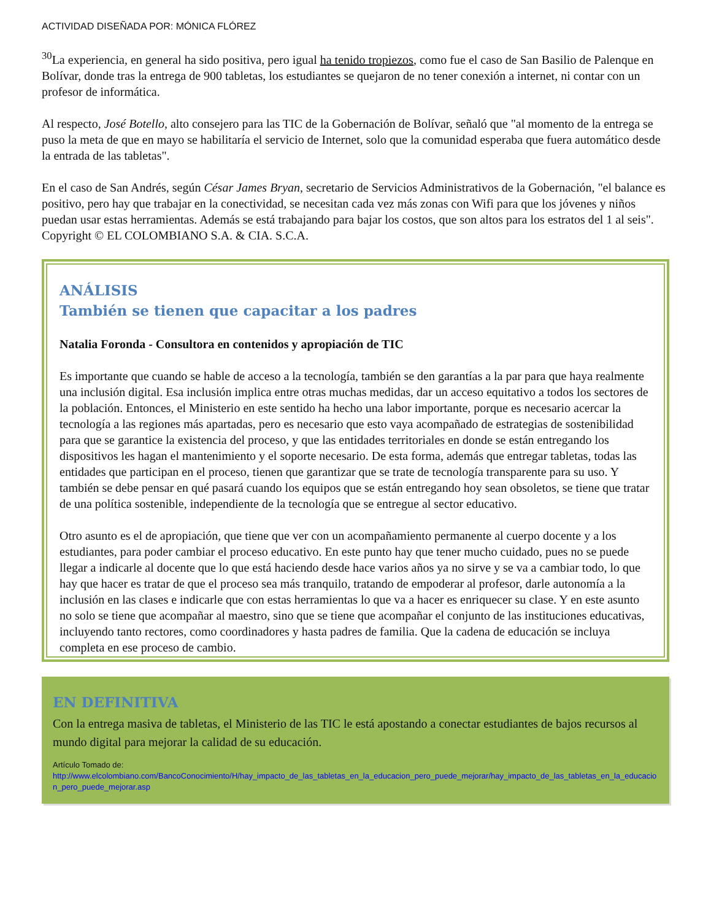ACTIVIDAD DISEÑADA POR: MÓNICA FLÓREZ
<sup>30</sup> La experiencia, en general ha sido positiva, pero igual ha tenido tropiezos, como fue el caso de San Basilio de Palenque en Bolívar, donde tras la entrega de 900 tabletas, los estudiantes se quejaron de no tener conexión a internet, ni contar con un profesor de informática.
Al respecto, José Botello, alto consejero para las TIC de la Gobernación de Bolívar, señaló que "al momento de la entrega se puso la meta de que en mayo se habilitaría el servicio de Internet, solo que la comunidad esperaba que fuera automático desde la entrada de las tabletas".
En el caso de San Andrés, según César James Bryan, secretario de Servicios Administrativos de la Gobernación, "el balance es positivo, pero hay que trabajar en la conectividad, se necesitan cada vez más zonas con Wifi para que los jóvenes y niños puedan usar estas herramientas. Además se está trabajando para bajar los costos, que son altos para los estratos del 1 al seis". Copyright © EL COLOMBIANO S.A. & CIA. S.C.A.
ANÁLISIS
También se tienen que capacitar a los padres
Natalia Foronda - Consultora en contenidos y apropiación de TIC
Es importante que cuando se hable de acceso a la tecnología, también se den garantías a la par para que haya realmente una inclusión digital. Esa inclusión implica entre otras muchas medidas, dar un acceso equitativo a todos los sectores de la población. Entonces, el Ministerio en este sentido ha hecho una labor importante, porque es necesario acercar la tecnología a las regiones más apartadas, pero es necesario que esto vaya acompañado de estrategias de sostenibilidad para que se garantice la existencia del proceso, y que las entidades territoriales en donde se están entregando los dispositivos les hagan el mantenimiento y el soporte necesario. De esta forma, además que entregar tabletas, todas las entidades que participan en el proceso, tienen que garantizar que se trate de tecnología transparente para su uso. Y también se debe pensar en qué pasará cuando los equipos que se están entregando hoy sean obsoletos, se tiene que tratar de una política sostenible, independiente de la tecnología que se entregue al sector educativo.
Otro asunto es el de apropiación, que tiene que ver con un acompañamiento permanente al cuerpo docente y a los estudiantes, para poder cambiar el proceso educativo. En este punto hay que tener mucho cuidado, pues no se puede llegar a indicarle al docente que lo que está haciendo desde hace varios años ya no sirve y se va a cambiar todo, lo que hay que hacer es tratar de que el proceso sea más tranquilo, tratando de empoderar al profesor, darle autonomía a la inclusión en las clases e indicarle que con estas herramientas lo que va a hacer es enriquecer su clase. Y en este asunto no solo se tiene que acompañar al maestro, sino que se tiene que acompañar el conjunto de las instituciones educativas, incluyendo tanto rectores, como coordinadores y hasta padres de familia. Que la cadena de educación se incluya completa en ese proceso de cambio.
EN DEFINITIVA
Con la entrega masiva de tabletas, el Ministerio de las TIC le está apostando a conectar estudiantes de bajos recursos al mundo digital para mejorar la calidad de su educación.
Artículo Tomado de:
http://www.elcolombiano.com/BancoConocimiento/H/hay_impacto_de_las_tabletas_en_la_educacion_pero_puede_mejorar/hay_impacto_de_las_tabletas_en_la_educacion_pero_puede_mejorar.asp